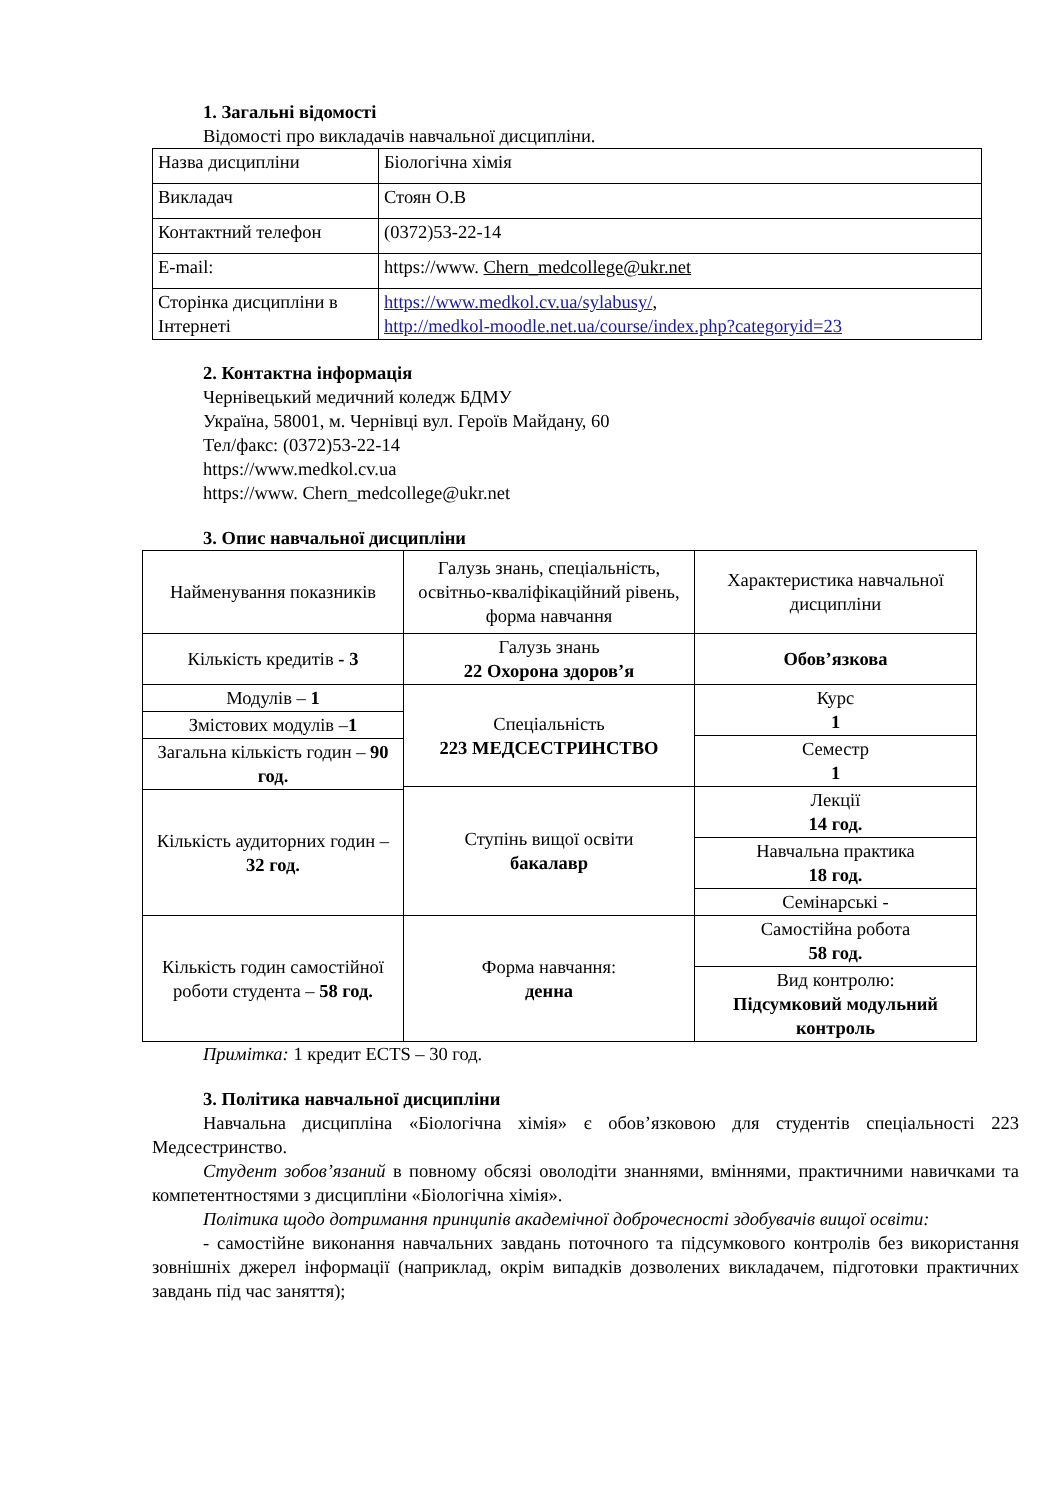1. Загальні відомості
Відомості про викладачів навчальної дисципліни.
| Назва дисципліни | Біологічна хімія |
| Викладач | Стоян О.В |
| Контактний телефон | (0372)53-22-14 |
| E-mail: | https://www. Chern_medcollege@ukr.net |
| Сторінка дисципліни в Інтернеті | https://www.medkol.cv.ua/sylabusy/ , http://medkol-moodle.net.ua/course/index.php?categoryid=23 |
2. Контактна інформація
Чернівецький медичний коледж БДМУ
Україна, 58001, м. Чернівці вул. Героїв Майдану, 60
Тел/факс: (0372)53-22-14
https://www.medkol.cv.ua
https://www. Chern_medcollege@ukr.net
3. Опис навчальної дисципліни
| Найменування показників | Галузь знань, спеціальність, освітньо-кваліфікаційний рівень, форма навчання | Характеристика навчальної дисципліни |
| Кількість кредитів - 3 | Галузь знань 22 Охорона здоров’я | Обов’язкова |
| Модулів – 1 | Спеціальність 223 МЕДСЕСТРИНСТВО | Курс 1 |
| Змістових модулів – 1 | | |
| | | Семестр 1 |
| Загальна кількість годин – 90 год. | | |
| | Ступінь вищої освіти бакалавр | Лекції 14 год. |
| Кількість аудиторних годин – 32 год. | | |
| | | Навчальна практика 18 год. |
| | | Семінарські - |
| Кількість годин самостійної роботи студента – 58 год. | Форма навчання: денна | Самостійна робота 58 год. |
| | | Вид контролю: Підсумковий модульний контроль |
Примітка: 1 кредит ECTS – 30 год.
3. Політика навчальної дисципліни
Навчальна дисципліна «Біологічна хімія» є обов’язковою для студентів спеціальності 223 Медсестринство.
Студент зобов’язаний в повному обсязі оволодіти знаннями, вміннями, практичними навичками та компетентностями з дисципліни «Біологічна хімія».
Політика щодо дотримання принципів академічної доброчесності здобувачів вищої освіти:
- самостійне виконання навчальних завдань поточного та підсумкового контролів без використання зовнішніх джерел інформації (наприклад, окрім випадків дозволених викладачем, підготовки практичних завдань під час заняття);